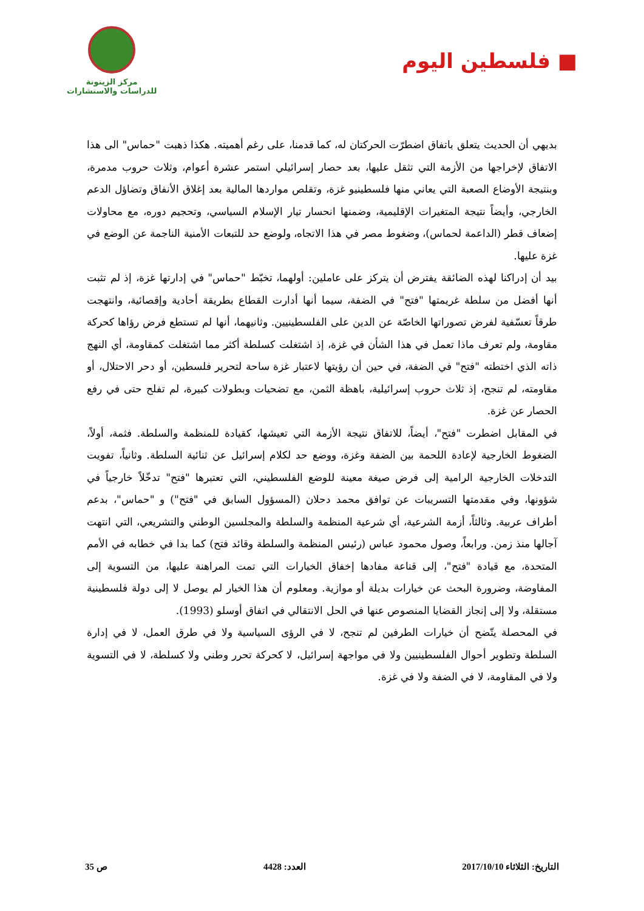■ فلسطين اليوم
مركز الزيتونة
للدراسات والاستشارات
بديهي أن الحديث يتعلق باتفاق اضطرّت الحركتان له، كما قدمنا، على رغم أهميته. هكذا ذهبت "حماس" الى هذا الاتفاق لإخراجها من الأزمة التي تثقل عليها، بعد حصار إسرائيلي استمر عشرة أعوام، وثلاث حروب مدمرة، وبنتيجة الأوضاع الصعبة التي يعاني منها فلسطينيو غزة، وتقلص مواردها المالية بعد إغلاق الأنفاق وتضاؤل الدعم الخارجي، وأيضاً نتيجة المتغيرات الإقليمية، وضمنها انحسار تيار الإسلام السياسي، وتحجيم دوره، مع محاولات إضعاف قطر (الداعمة لحماس)، وضغوط مصر في هذا الاتجاه، ولوضع حد للتبعات الأمنية الناجمة عن الوضع في غزة عليها.
بيد أن إدراكنا لهذه الضائقة يفترض أن يتركز على عاملين: أولهما، تخبّط "حماس" في إدارتها غزة، إذ لم تثبت أنها أفضل من سلطة غريمتها "فتح" في الضفة، سيما أنها أدارت القطاع بطريقة أحادية وإقصائية، وانتهجت طرقاً تعسّفية لفرض تصوراتها الخاصّة عن الدين على الفلسطينيين. وثانيهما، أنها لم تستطع فرض رؤاها كحركة مقاومة، ولم تعرف ماذا تعمل في هذا الشأن في غزة، إذ اشتغلت كسلطة أكثر مما اشتغلت كمقاومة، أي النهج ذاته الذي اختطته "فتح" في الضفة، في حين أن رؤيتها لاعتبار غزة ساحة لتحرير فلسطين، أو دحر الاحتلال، أو مقاومته، لم تنجح، إذ ثلاث حروب إسرائيلية، باهظة الثمن، مع تضحيات وبطولات كبيرة، لم تفلح حتى في رفع الحصار عن غزة.
في المقابل اضطرت "فتح"، أيضاً، للاتفاق نتيجة الأزمة التي تعيشها، كقيادة للمنظمة والسلطة. فثمة، أولاً، الضغوط الخارجية لإعادة اللحمة بين الضفة وغزة، ووضع حد لكلام إسرائيل عن ثنائية السلطة. وثانياً، تفويت التدخلات الخارجية الرامية إلى فرض صيغة معينة للوضع الفلسطيني، التي تعتبرها "فتح" تدخّلاً خارجياً في شؤونها، وفي مقدمتها التسريبات عن توافق محمد دحلان (المسؤول السابق في "فتح") و "حماس"، بدعم أطراف عربية. وثالثاً، أزمة الشرعية، أي شرعية المنظمة والسلطة والمجلسين الوطني والتشريعي، التي انتهت آجالها منذ زمن. ورابعاً، وصول محمود عباس (رئيس المنظمة والسلطة وقائد فتح) كما بدا في خطابه في الأمم المتحدة، مع قيادة "فتح"، إلى قناعة مفادها إخفاق الخيارات التي تمت المراهنة عليها، من التسوية إلى المفاوضة، وضرورة البحث عن خيارات بديلة أو موازية. ومعلوم أن هذا الخيار لم يوصل لا إلى دولة فلسطينية مستقلة، ولا إلى إنجاز القضايا المنصوص عنها في الحل الانتقالي في اتفاق أوسلو (1993).
في المحصلة يتّضح أن خيارات الطرفين لم تنجح، لا في الرؤى السياسية ولا في طرق العمل، لا في إدارة السلطة وتطوير أحوال الفلسطينيين ولا في مواجهة إسرائيل، لا كحركة تحرر وطني ولا كسلطة، لا في التسوية ولا في المقاومة، لا في الضفة ولا في غزة.
التاريخ: الثلاثاء 2017/10/10 العدد: 4428 ص 35